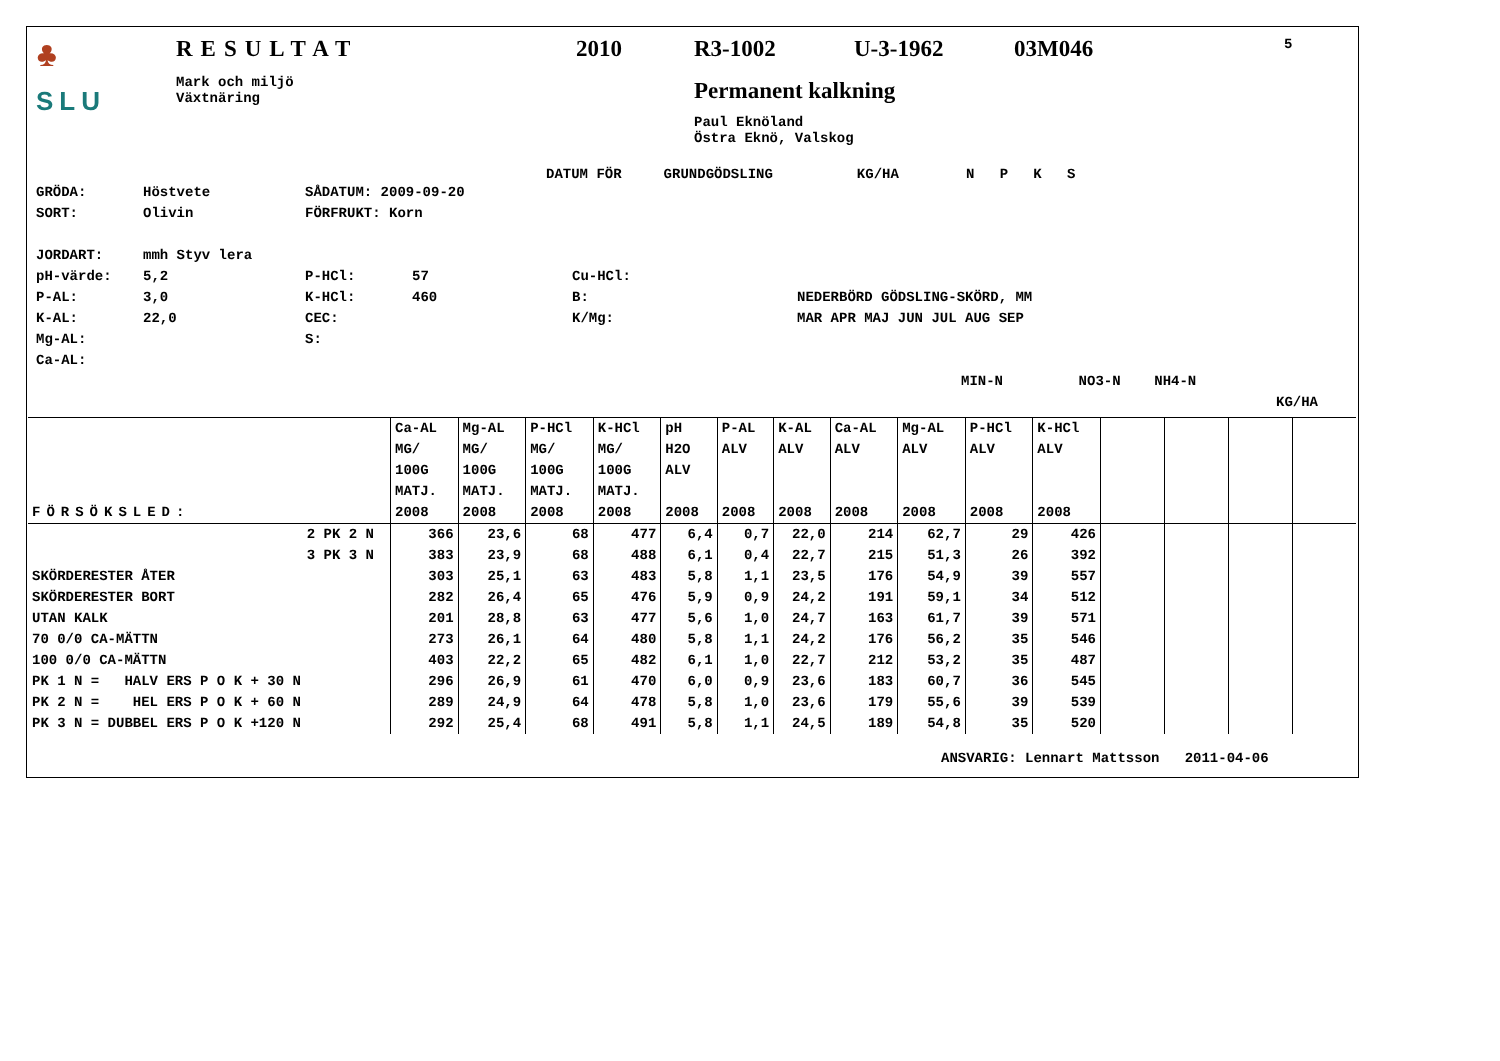♣
SLU
RESULTAT
Mark och miljö
Växtnäring
2010 R3-1002 U-3-1962 03M046 5
Permanent kalkning
Paul Eknöland
Östra Eknö, Valskog
DATUM FÖR GRUNDGÖDSLING KG/HA N P K S
GRÖDA: Höstvete SÅDATUM: 2009-09-20
SORT: Olivin FÖRFRUKT: Korn
JORDART: mmh Styv lera
pH-värde: 5,2 P-HCl: 57 Cu-HCl:
P-AL: 3,0 K-HCl: 460 B: NEDERBÖRD GÖDSLING-SKÖRD, MM
K-AL: 22,0 CEC: K/Mg: MAR APR MAJ JUN JUL AUG SEP
Mg-AL: S:
Ca-AL:
MIN-N NO3-N NH4-N
KG/HA
| FÖRSÖKSLED: | Ca-AL MG/ 100G MATJ. 2008 | Mg-AL MG/ 100G MATJ. 2008 | P-HCl MG/ 100G MATJ. 2008 | K-HCl MG/ 100G MATJ. 2008 | pH H2O ALV 2008 | P-AL ALV 2008 | K-AL ALV 2008 | Ca-AL ALV 2008 | Mg-AL ALV 2008 | P-HCl ALV 2008 | K-HCl ALV 2008 | | | | |
| --- | --- | --- | --- | --- | --- | --- | --- | --- | --- | --- | --- | --- | --- | --- | --- |
| 2 PK 2 N | 366 | 23,6 | 68 | 477 | 6,4 | 0,7 | 22,0 | 214 | 62,7 | 29 | 426 | | | | |
| 3 PK 3 N | 383 | 23,9 | 68 | 488 | 6,1 | 0,4 | 22,7 | 215 | 51,3 | 26 | 392 | | | | |
| SKÖRDERESTER ÅTER | 303 | 25,1 | 63 | 483 | 5,8 | 1,1 | 23,5 | 176 | 54,9 | 39 | 557 | | | | |
| SKÖRDERESTER BORT | 282 | 26,4 | 65 | 476 | 5,9 | 0,9 | 24,2 | 191 | 59,1 | 34 | 512 | | | | |
| UTAN KALK | 201 | 28,8 | 63 | 477 | 5,6 | 1,0 | 24,7 | 163 | 61,7 | 39 | 571 | | | | |
| 70 0/0 CA-MÄTTN | 273 | 26,1 | 64 | 480 | 5,8 | 1,1 | 24,2 | 176 | 56,2 | 35 | 546 | | | | |
| 100 0/0 CA-MÄTTN | 403 | 22,2 | 65 | 482 | 6,1 | 1,0 | 22,7 | 212 | 53,2 | 35 | 487 | | | | |
| PK 1 N = HALV ERS P O K + 30 N | 296 | 26,9 | 61 | 470 | 6,0 | 0,9 | 23,6 | 183 | 60,7 | 36 | 545 | | | | |
| PK 2 N = HEL ERS P O K + 60 N | 289 | 24,9 | 64 | 478 | 5,8 | 1,0 | 23,6 | 179 | 55,6 | 39 | 539 | | | | |
| PK 3 N = DUBBEL ERS P O K +120 N | 292 | 25,4 | 68 | 491 | 5,8 | 1,1 | 24,5 | 189 | 54,8 | 35 | 520 | | | | |
ANSVARIG: Lennart Mattsson 2011-04-06